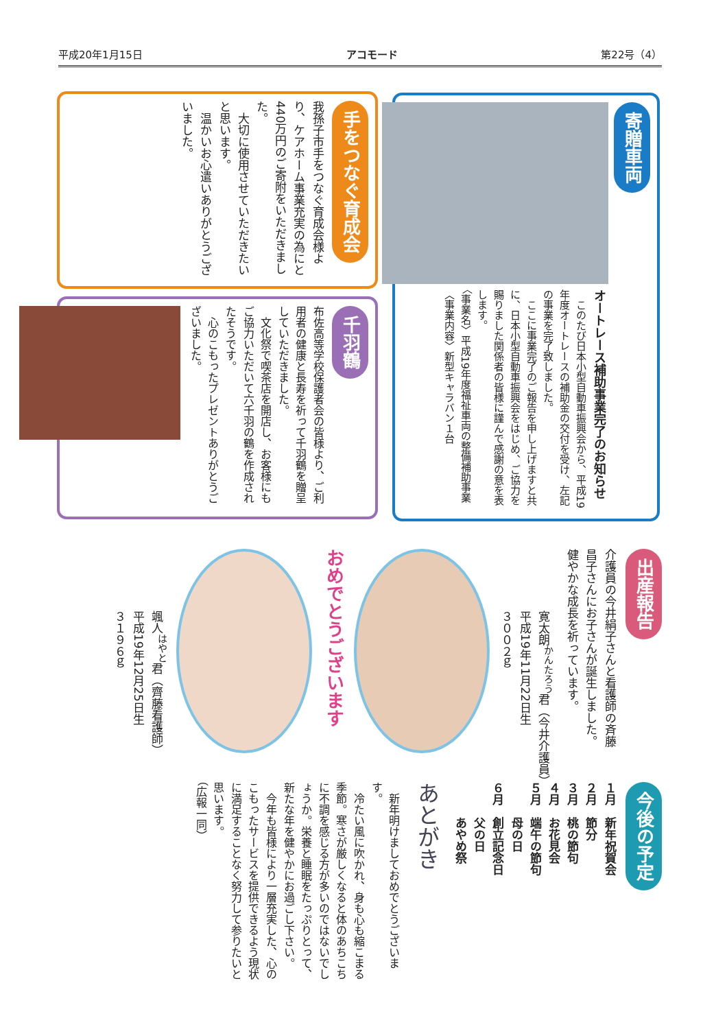平成20年1月15日 アコモード 第22号（4）
寄贈車両
オートレース補助事業完了のお知らせ
　このたび日本小型自動車振興会から、平成19年度オートレースの補助金の交付を受け、左記の事業を完了致しました。
　ここに事業完了のご報告を申し上げますと共に、日本小型自動車振興会をはじめ、ご協力を賜りました関係者の皆様に謹んで感謝の意を表します。
〈事業名〉平成19年度福祉車両の整備補助事業
〈事業内容〉新型キャラバン１台
手をつなぐ育成会
我孫子市手をつなぐ育成会様より、ケアホーム事業充実の為にと440万円のご寄附をいただきました。
　大切に使用させていただきたいと思います。
　温かいお心遣いありがとうございました。
千羽鶴
布佐高等学校保護者会の皆様より、ご利用者の健康と長寿を祈って千羽鶴を贈呈していただきました。
　文化祭で喫茶店を開店し、お客様にもご協力いただいて六千羽の鶴を作成されたそうです。
　心のこもったプレゼントありがとうございました。
出産報告
介護員の今井絹子さんと看護師の斉藤昌子さんにお子さんが誕生しました。健やかな成長を祈っています。
寛太朗<sup>かんたろう</sup>君（今井介護員）
平成19年11月22日生
３００２ｇ
おめでとうございます
颯人<sup>はやと</sup>君（齊藤看護師）
平成19年12月25日生
３１９６ｇ
今後の予定
１月　新年祝賀会
２月　節分
３月　桃の節句
４月　お花見会
５月　端午の節句
　　　母の日
６月　創立記念日
　　　父の日
　　　あやめ祭
あとがき
　新年明けましておめでとうございます。
　冷たい風に吹かれ、身も心も縮こまる季節。寒さが厳しくなると体のあちこちに不調を感じる方が多いのではないでしょうか。栄養と睡眠をたっぷりとって、新たな年を健やかにお過ごし下さい。
　今年も皆様により一層充実した、心のこもったサービスを提供できるよう現状に満足することなく努力して参りたいと思います。
（広報一同）